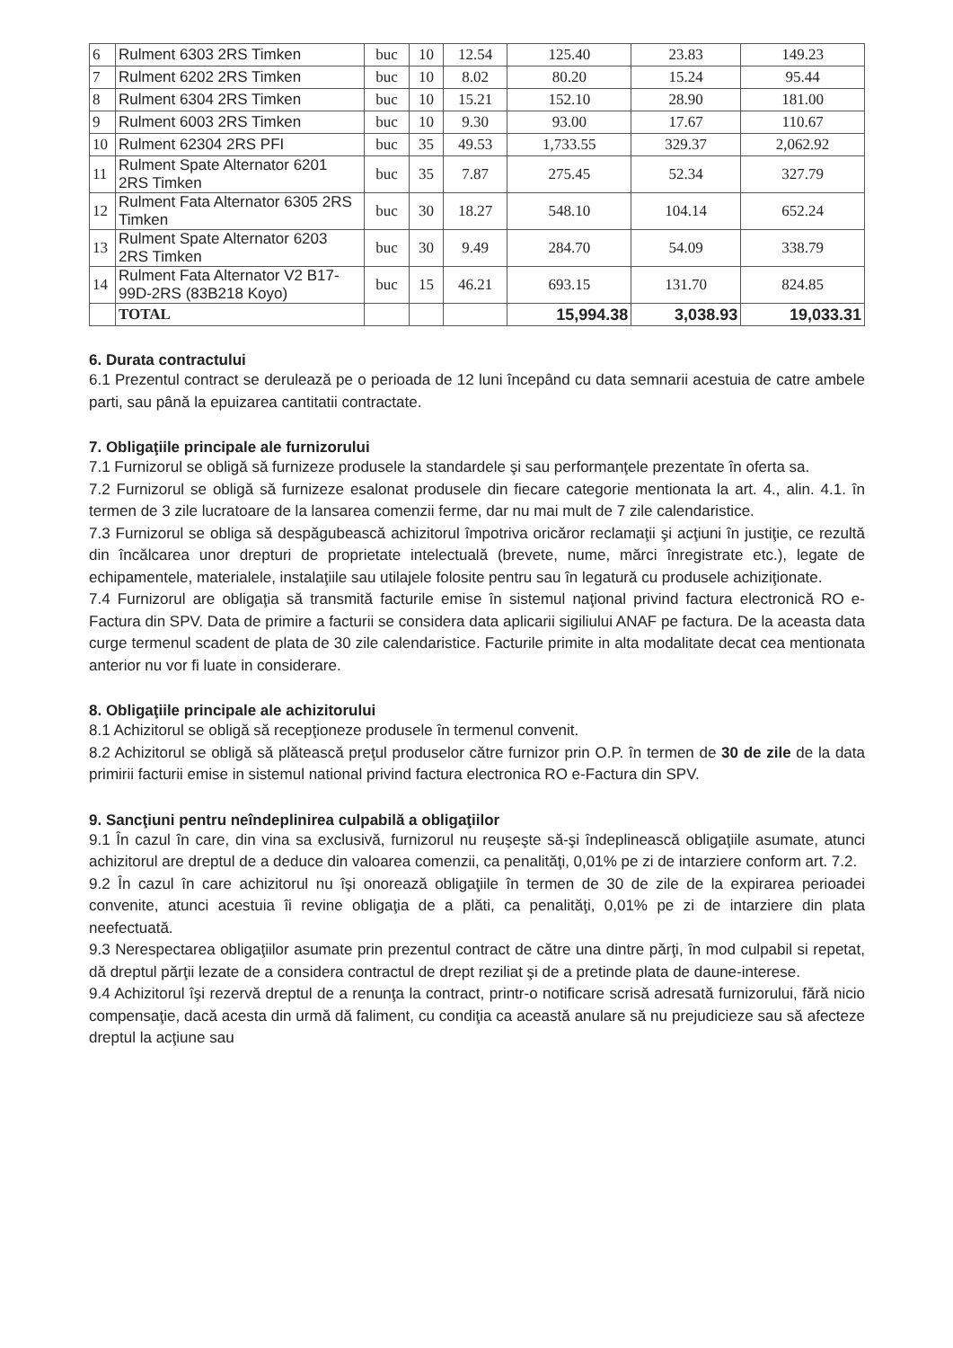| 6 | Rulment 6303 2RS Timken | buc | 10 | 12.54 | 125.40 | 23.83 | 149.23 |
| 7 | Rulment 6202 2RS Timken | buc | 10 | 8.02 | 80.20 | 15.24 | 95.44 |
| 8 | Rulment 6304 2RS Timken | buc | 10 | 15.21 | 152.10 | 28.90 | 181.00 |
| 9 | Rulment 6003 2RS Timken | buc | 10 | 9.30 | 93.00 | 17.67 | 110.67 |
| 10 | Rulment 62304 2RS PFI | buc | 35 | 49.53 | 1,733.55 | 329.37 | 2,062.92 |
| 11 | Rulment Spate Alternator 6201 2RS Timken | buc | 35 | 7.87 | 275.45 | 52.34 | 327.79 |
| 12 | Rulment Fata Alternator 6305 2RS Timken | buc | 30 | 18.27 | 548.10 | 104.14 | 652.24 |
| 13 | Rulment Spate Alternator 6203 2RS Timken | buc | 30 | 9.49 | 284.70 | 54.09 | 338.79 |
| 14 | Rulment Fata Alternator V2 B17-99D-2RS (83B218 Koyo) | buc | 15 | 46.21 | 693.15 | 131.70 | 824.85 |
| | TOTAL | | | | 15,994.38 | 3,038.93 | 19,033.31 |
6. Durata contractului
6.1 Prezentul contract se derulează pe o perioada de 12 luni începând cu data semnarii acestuia de catre ambele parti, sau până la epuizarea cantitatii contractate.
7. Obligaţiile principale ale furnizorului
7.1 Furnizorul se obligă să furnizeze produsele la standardele şi sau performanţele prezentate în oferta sa.
7.2 Furnizorul se obligă să furnizeze esalonat produsele din fiecare categorie mentionata la art. 4., alin. 4.1. în termen de 3 zile lucratoare de la lansarea comenzii ferme, dar nu mai mult de 7 zile calendaristice.
7.3 Furnizorul se obliga să despăgubească achizitorul împotriva oricăror reclamaţii şi acţiuni în justiţie, ce rezultă din încălcarea unor drepturi de proprietate intelectuală (brevete, nume, mărci înregistrate etc.), legate de echipamentele, materialele, instalaţiile sau utilajele folosite pentru sau în legatură cu produsele achiziţionate.
7.4 Furnizorul are obligaţia să transmită facturile emise în sistemul naţional privind factura electronică RO e-Factura din SPV. Data de primire a facturii se considera data aplicarii sigiliului ANAF pe factura. De la aceasta data curge termenul scadent de plata de 30 zile calendaristice. Facturile primite in alta modalitate decat cea mentionata anterior nu vor fi luate in considerare.
8. Obligaţiile principale ale achizitorului
8.1 Achizitorul se obligă să recepţioneze produsele în termenul convenit.
8.2 Achizitorul se obligă să plătească preţul produselor către furnizor prin O.P. în termen de 30 de zile de la data primirii facturii emise in sistemul national privind factura electronica RO e-Factura din SPV.
9. Sancţiuni pentru neîndeplinirea culpabilă a obligaţiilor
9.1 În cazul în care, din vina sa exclusivă, furnizorul nu reuşeşte să-şi îndeplinească obligaţiile asumate, atunci achizitorul are dreptul de a deduce din valoarea comenzii, ca penalităţi, 0,01% pe zi de intarziere conform art. 7.2.
9.2 În cazul în care achizitorul nu îşi onorează obligaţiile în termen de 30 de zile de la expirarea perioadei convenite, atunci acestuia îi revine obligaţia de a plăti, ca penalităţi, 0,01% pe zi de intarziere din plata neefectuată.
9.3 Nerespectarea obligaţiilor asumate prin prezentul contract de către una dintre părţi, în mod culpabil si repetat, dă dreptul părţii lezate de a considera contractul de drept reziliat şi de a pretinde plata de daune-interese.
9.4 Achizitorul îşi rezervă dreptul de a renunţa la contract, printr-o notificare scrisă adresată furnizorului, fără nicio compensaţie, dacă acesta din urmă dă faliment, cu condiţia ca această anulare să nu prejudicieze sau să afecteze dreptul la acţiune sau